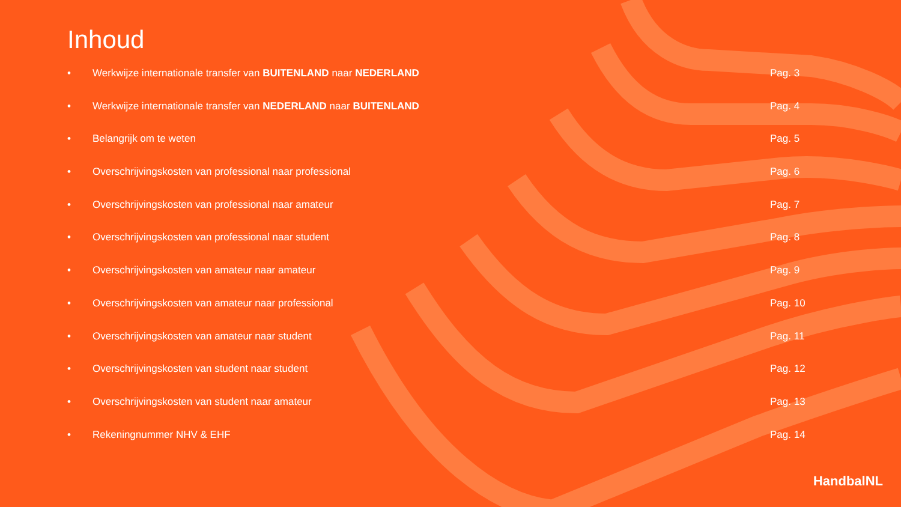Inhoud
• Werkwijze internationale transfer van BUITENLAND naar NEDERLAND Pag. 3
• Werkwijze internationale transfer van NEDERLAND naar BUITENLAND Pag. 4
• Belangrijk om te weten Pag. 5
• Overschrijvingskosten van professional naar professional Pag. 6
• Overschrijvingskosten van professional naar amateur Pag. 7
• Overschrijvingskosten van professional naar student Pag. 8
• Overschrijvingskosten van amateur naar amateur Pag. 9
• Overschrijvingskosten van amateur naar professional Pag. 10
• Overschrijvingskosten van amateur naar student Pag. 11
• Overschrijvingskosten van student naar student Pag. 12
• Overschrijvingskosten van student naar amateur Pag. 13
• Rekeningnummer NHV & EHF Pag. 14
HandbalNL